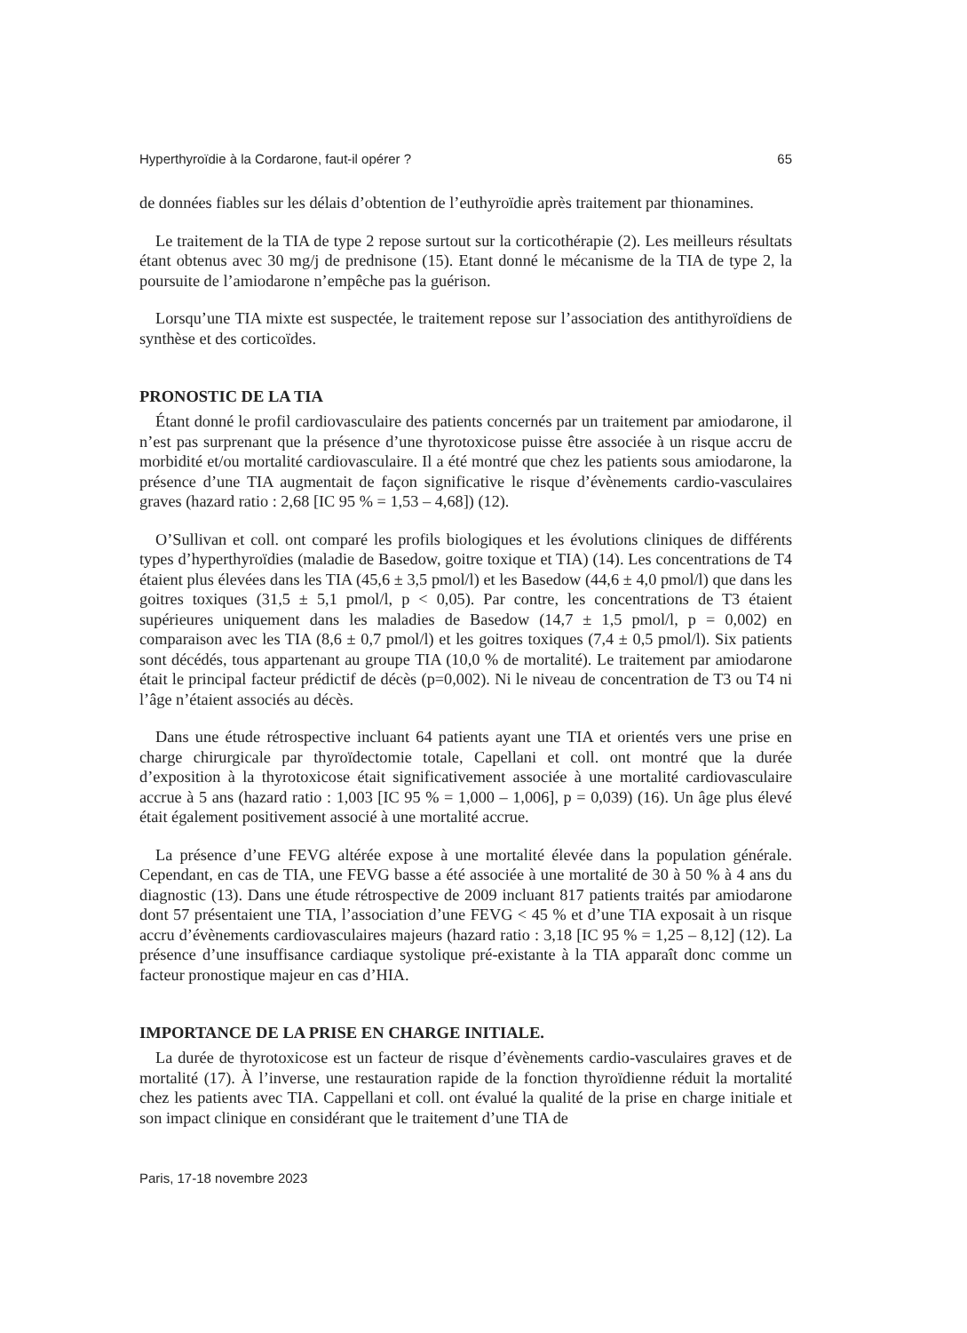Hyperthyroïdie à la Cordarone, faut-il opérer ? 65
de données fiables sur les délais d’obtention de l’euthyroïdie après traitement par thionamines.
Le traitement de la TIA de type 2 repose surtout sur la corticothérapie (2). Les meilleurs résultats étant obtenus avec 30 mg/j de prednisone (15). Etant donné le mécanisme de la TIA de type 2, la poursuite de l’amiodarone n’empêche pas la guérison.
Lorsqu’une TIA mixte est suspectée, le traitement repose sur l’association des antithyroïdiens de synthèse et des corticoïdes.
PRONOSTIC DE LA TIA
Étant donné le profil cardiovasculaire des patients concernés par un traitement par amiodarone, il n’est pas surprenant que la présence d’une thyrotoxicose puisse être associée à un risque accru de morbidité et/ou mortalité cardiovasculaire. Il a été montré que chez les patients sous amiodarone, la présence d’une TIA augmentait de façon significative le risque d’évènements cardio-vasculaires graves (hazard ratio : 2,68 [IC 95 % = 1,53 – 4,68]) (12).
O’Sullivan et coll. ont comparé les profils biologiques et les évolutions cliniques de différents types d’hyperthyroïdies (maladie de Basedow, goitre toxique et TIA) (14). Les concentrations de T4 étaient plus élevées dans les TIA (45,6 ± 3,5 pmol/l) et les Basedow (44,6 ± 4,0 pmol/l) que dans les goitres toxiques (31,5 ± 5,1 pmol/l, p < 0,05). Par contre, les concentrations de T3 étaient supérieures uniquement dans les maladies de Basedow (14,7 ± 1,5 pmol/l, p = 0,002) en comparaison avec les TIA (8,6 ± 0,7 pmol/l) et les goitres toxiques (7,4 ± 0,5 pmol/l). Six patients sont décédés, tous appartenant au groupe TIA (10,0 % de mortalité). Le traitement par amiodarone était le principal facteur prédictif de décès (p=0,002). Ni le niveau de concentration de T3 ou T4 ni l’âge n’étaient associés au décès.
Dans une étude rétrospective incluant 64 patients ayant une TIA et orientés vers une prise en charge chirurgicale par thyroïdectomie totale, Capellani et coll. ont montré que la durée d’exposition à la thyrotoxicose était significativement associée à une mortalité cardiovasculaire accrue à 5 ans (hazard ratio : 1,003 [IC 95 % = 1,000 – 1,006], p = 0,039) (16). Un âge plus élevé était également positivement associé à une mortalité accrue.
La présence d’une FEVG altérée expose à une mortalité élevée dans la population générale. Cependant, en cas de TIA, une FEVG basse a été associée à une mortalité de 30 à 50 % à 4 ans du diagnostic (13). Dans une étude rétrospective de 2009 incluant 817 patients traités par amiodarone dont 57 présentaient une TIA, l’association d’une FEVG < 45 % et d’une TIA exposait à un risque accru d’évènements cardiovasculaires majeurs (hazard ratio : 3,18 [IC 95 % = 1,25 – 8,12] (12). La présence d’une insuffisance cardiaque systolique pré-existante à la TIA apparaît donc comme un facteur pronostique majeur en cas d’HIA.
IMPORTANCE DE LA PRISE EN CHARGE INITIALE.
La durée de thyrotoxicose est un facteur de risque d’évènements cardio-vasculaires graves et de mortalité (17). À l’inverse, une restauration rapide de la fonction thyroïdienne réduit la mortalité chez les patients avec TIA. Cappellani et coll. ont évalué la qualité de la prise en charge initiale et son impact clinique en considérant que le traitement d’une TIA de
Paris, 17-18 novembre 2023